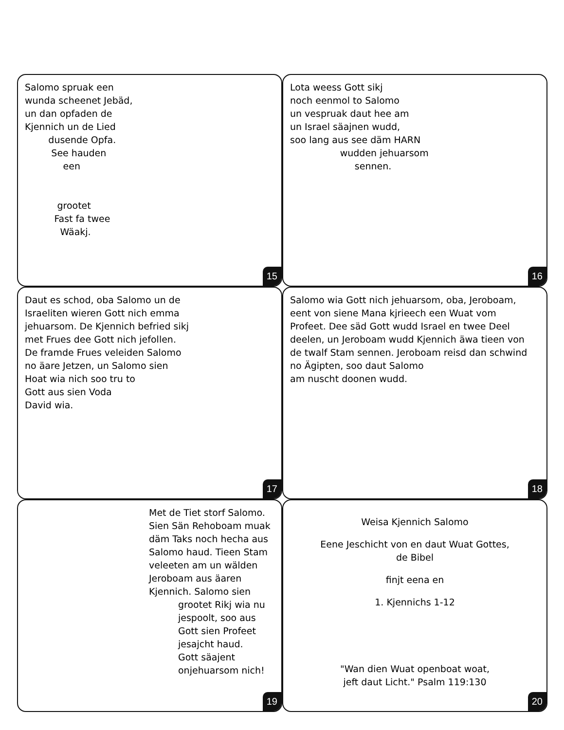Salomo spruak een
wunda scheenet Jebäd,
un dan opfaden de
Kjennich un de Lied
dusende Opfa.
See hauden
een
grootet
Fast fa twee
Wäakj.
15
Lota weess Gott sikj
noch eenmol to Salomo
un vespruak daut hee am
un Israel säajnen wudd,
soo lang aus see däm HARN
wudden jehuarsom
sennen.
16
Daut es schod, oba Salomo un de
Israeliten wieren Gott nich emma
jehuarsom. De Kjennich befried sikj
met Frues dee Gott nich jefollen.
De framde Frues veleiden Salomo
no äare Jetzen, un Salomo sien
Hoat wia nich soo tru to
Gott aus sien Voda
David wia.
17
Salomo wia Gott nich jehuarsom, oba, Jeroboam,
eent von siene Mana kjrieech een Wuat vom
Profeet. Dee säd Gott wudd Israel en twee Deel
deelen, un Jeroboam wudd Kjennich äwa tieen von
de twalf Stam sennen. Jeroboam reisd dan schwind
no Ägipten, soo daut Salomo
am nuscht doonen wudd.
18
Met de Tiet storf Salomo.
Sien Sän Rehoboam muak
däm Taks noch hecha aus
Salomo haud. Tieen Stam
veleeten am un wälden
Jeroboam aus äaren
Kjennich. Salomo sien
grootet Rikj wia nu
jespoolt, soo aus
Gott sien Profeet
jesajcht haud.
Gott säajent
onjehuarsom nich!
19
Weisa Kjennich Salomo
Eene Jeschicht von en daut Wuat Gottes,
de Bibel
finjt eena en
1. Kjennichs 1-12
"Wan dien Wuat openboat woat,
jeft daut Licht." Psalm 119:130
20